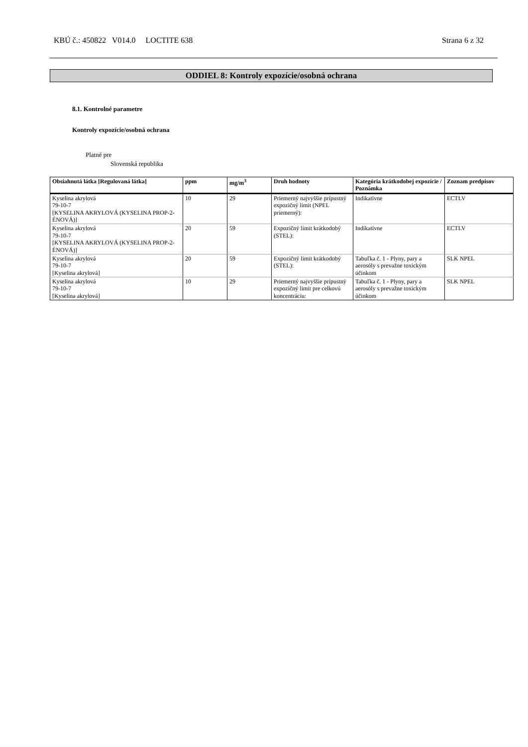KBÚ č.: 450822 V014.0 LOCTITE 638 Strana 6 z 32
ODDIEL 8: Kontroly expozície/osobná ochrana
8.1. Kontrolné parametre
Kontroly expozície/osobná ochrana
Platné pre
Slovenská republika
| Obsiahnutá látka [Regulovaná látka] | ppm | mg/m<sup>3</sup> | Druh hodnoty | Kategória krátkodobej expozície / Poznámka | Zoznam predpisov |
| --- | --- | --- | --- | --- | --- |
| Kyselina akrylová 79-10-7 [KYSELINA AKRYLOVÁ (KYSELINA PROP-2-ÉNOVÁ)] | 10 | 29 | Priemerný najvyššie prípustný expozičný limit (NPEL priemerný): | Indikatívne | ECTLV |
| Kyselina akrylová 79-10-7 [KYSELINA AKRYLOVÁ (KYSELINA PROP-2-ÉNOVÁ)] | 20 | 59 | Expozičný limit krátkodobý (STEL): | Indikatívne | ECTLV |
| Kyselina akrylová 79-10-7 [Kyselina akrylová] | 20 | 59 | Expozičný limit krátkodobý (STEL): | Tabuľka č. 1 - Plyny, pary a aerosóly s prevažne toxickým účinkom | SLK NPEL |
| Kyselina akrylová 79-10-7 [Kyselina akrylová] | 10 | 29 | Priemerný najvyššie prípustný expozičný limit pre celkovú koncentráciu: | Tabuľka č. 1 - Plyny, pary a aerosóly s prevažne toxickým účinkom | SLK NPEL |